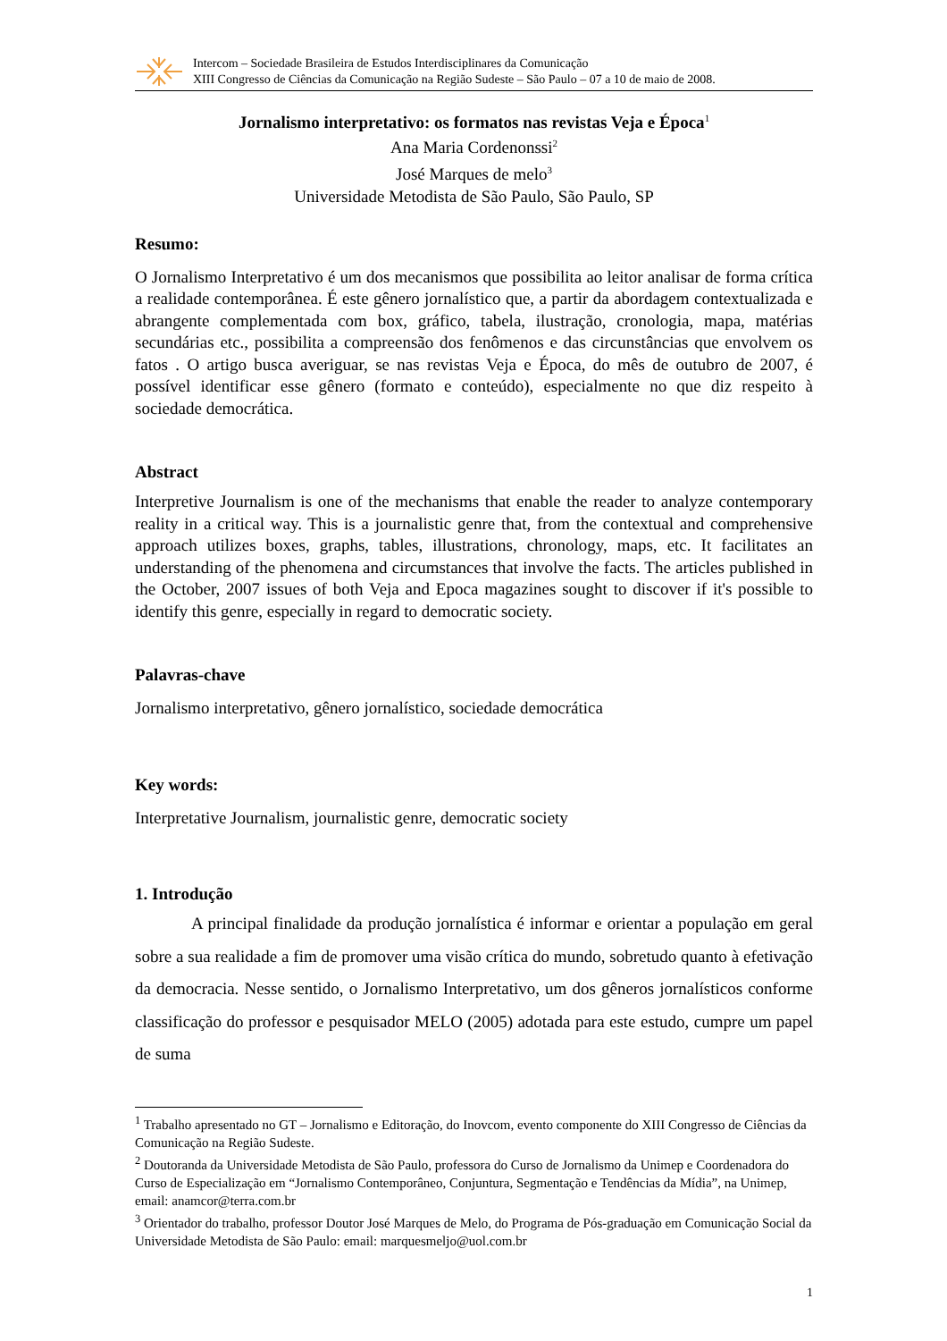Intercom – Sociedade Brasileira de Estudos Interdisciplinares da Comunicação
XIII Congresso de Ciências da Comunicação na Região Sudeste – São Paulo – 07 a 10 de maio de 2008.
Jornalismo interpretativo: os formatos nas revistas Veja e Época<sup>1</sup>
Ana Maria Cordenonssi<sup>2</sup>
José Marques de melo<sup>3</sup>
Universidade Metodista de São Paulo, São Paulo, SP
Resumo:
O Jornalismo Interpretativo é um dos mecanismos que possibilita ao leitor analisar de forma crítica a realidade contemporânea. É este gênero jornalístico que, a partir da abordagem contextualizada e abrangente complementada com box, gráfico, tabela, ilustração, cronologia, mapa, matérias secundárias etc., possibilita a compreensão dos fenômenos e das circunstâncias que envolvem os fatos . O artigo busca averiguar, se nas revistas Veja e Época, do mês de outubro de 2007, é possível identificar esse gênero (formato e conteúdo), especialmente no que diz respeito à sociedade democrática.
Abstract
Interpretive Journalism is one of the mechanisms that enable the reader to analyze contemporary reality in a critical way. This is a journalistic genre that, from the contextual and comprehensive approach utilizes boxes, graphs, tables, illustrations, chronology, maps, etc. It facilitates an understanding of the phenomena and circumstances that involve the facts. The articles published in the October, 2007 issues of both Veja and Epoca magazines sought to discover if it's possible to identify this genre, especially in regard to democratic society.
Palavras-chave
Jornalismo interpretativo, gênero jornalístico, sociedade democrática
Key words:
Interpretative Journalism, journalistic genre, democratic society
1. Introdução
A principal finalidade da produção jornalística é informar e orientar a população em geral sobre a sua realidade a fim de promover uma visão crítica do mundo, sobretudo quanto à efetivação da democracia. Nesse sentido, o Jornalismo Interpretativo, um dos gêneros jornalísticos conforme classificação do professor e pesquisador MELO (2005) adotada para este estudo, cumpre um papel de suma
<sup>1</sup> Trabalho apresentado no GT – Jornalismo e Editoração, do Inovcom, evento componente do XIII Congresso de Ciências da Comunicação na Região Sudeste.
<sup>2</sup> Doutoranda da Universidade Metodista de São Paulo, professora do Curso de Jornalismo da Unimep e Coordenadora do Curso de Especialização em “Jornalismo Contemporâneo, Conjuntura, Segmentação e Tendências da Mídia”, na Unimep, email: anamcor@terra.com.br
<sup>3</sup> Orientador do trabalho, professor Doutor José Marques de Melo, do Programa de Pós-graduação em Comunicação Social da Universidade Metodista de São Paulo: email: marquesmeljo@uol.com.br
1